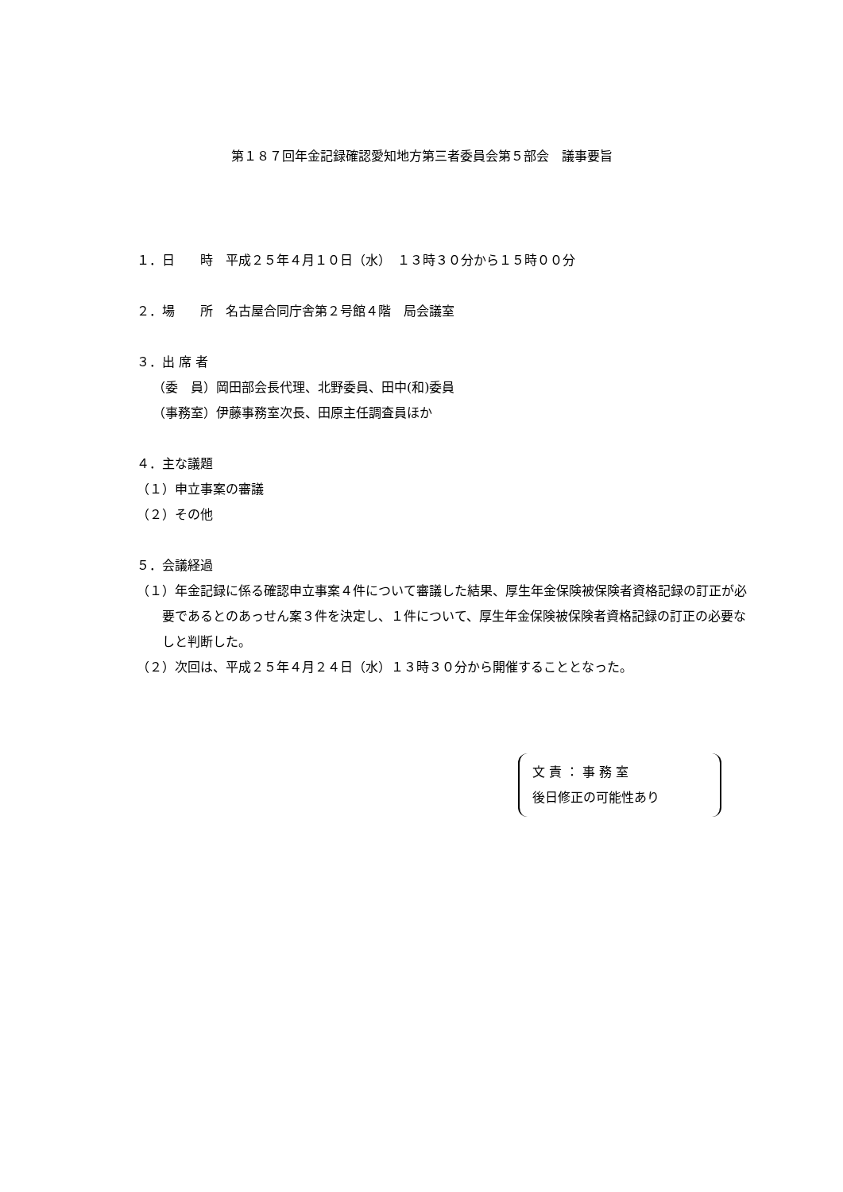第１８７回年金記録確認愛知地方第三者委員会第５部会　議事要旨
１．日　　時　平成２５年４月１０日（水）　１３時３０分から１５時００分
２．場　　所　名古屋合同庁舎第２号館４階　局会議室
３．出 席 者
（委　員）岡田部会長代理、北野委員、田中(和)委員
（事務室）伊藤事務室次長、田原主任調査員ほか
４．主な議題
（１）申立事案の審議
（２）その他
５．会議経過
（１）年金記録に係る確認申立事案４件について審議した結果、厚生年金保険被保険者資格記録の訂正が必要であるとのあっせん案３件を決定し、１件について、厚生年金保険被保険者資格記録の訂正の必要なしと判断した。
（２）次回は、平成２５年４月２４日（水）１３時３０分から開催することとなった。
文 責 ： 事 務 室
後日修正の可能性あり